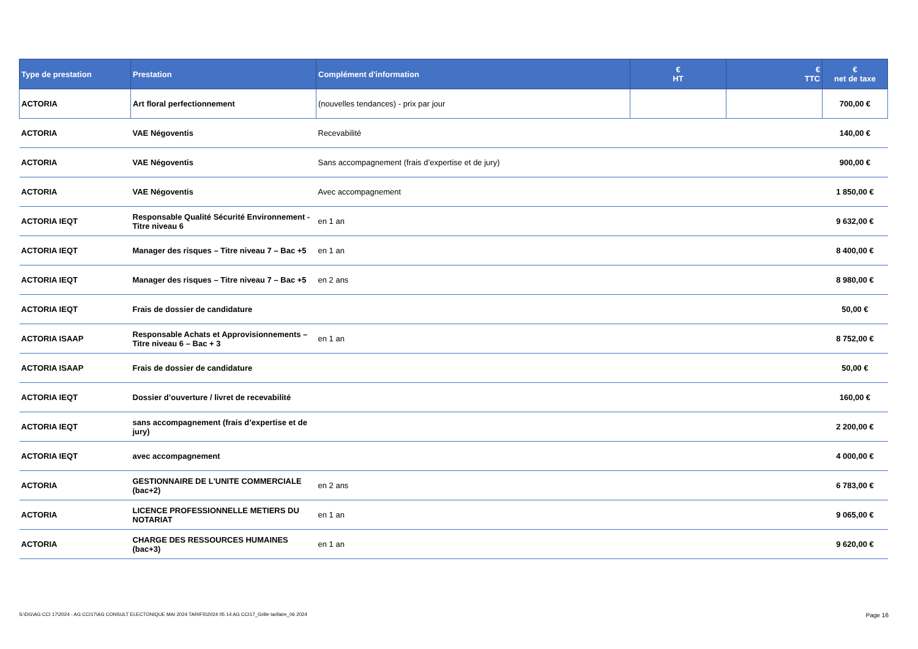| Type de prestation | Prestation | Complément d'information | € HT | € TTC | € net de taxe |
| --- | --- | --- | --- | --- | --- |
| ACTORIA | Art floral perfectionnement | (nouvelles tendances) - prix par jour | | | 700,00 € |
| ACTORIA | VAE Négoventis | Recevabilité | | | 140,00 € |
| ACTORIA | VAE Négoventis | Sans accompagnement (frais d’expertise et de jury) | | | 900,00 € |
| ACTORIA | VAE Négoventis | Avec accompagnement | | | 1 850,00 € |
| ACTORIA IEQT | Responsable Qualité Sécurité Environnement - Titre niveau 6 | en 1 an | | | 9 632,00 € |
| ACTORIA IEQT | Manager des risques – Titre niveau 7 – Bac +5 | en 1 an | | | 8 400,00 € |
| ACTORIA IEQT | Manager des risques – Titre niveau 7 – Bac +5 | en 2 ans | | | 8 980,00 € |
| ACTORIA IEQT | Frais de dossier de candidature | | | | 50,00 € |
| ACTORIA ISAAP | Responsable Achats et Approvisionnements – Titre niveau 6 – Bac + 3 | en 1 an | | | 8 752,00 € |
| ACTORIA ISAAP | Frais de dossier de candidature | | | | 50,00 € |
| ACTORIA IEQT | Dossier d’ouverture / livret de recevabilité | | | | 160,00 € |
| ACTORIA IEQT | sans accompagnement (frais d’expertise et de jury) | | | | 2 200,00 € |
| ACTORIA IEQT | avec accompagnement | | | | 4 000,00 € |
| ACTORIA | GESTIONNAIRE DE L'UNITE COMMERCIALE (bac+2) | en 2 ans | | | 6 783,00 € |
| ACTORIA | LICENCE PROFESSIONNELLE METIERS DU NOTARIAT | en 1 an | | | 9 065,00 € |
| ACTORIA | CHARGE DES RESSOURCES HUMAINES (bac+3) | en 1 an | | | 9 620,00 € |
S:\DG\AG CCI 17\2024 - AG CCI17\AG CONSULT ELECTONIQUE MAI 2024 TARIFS\2024 05 14 AG CCI17_Grille tarifaire_06 2024 Page 16